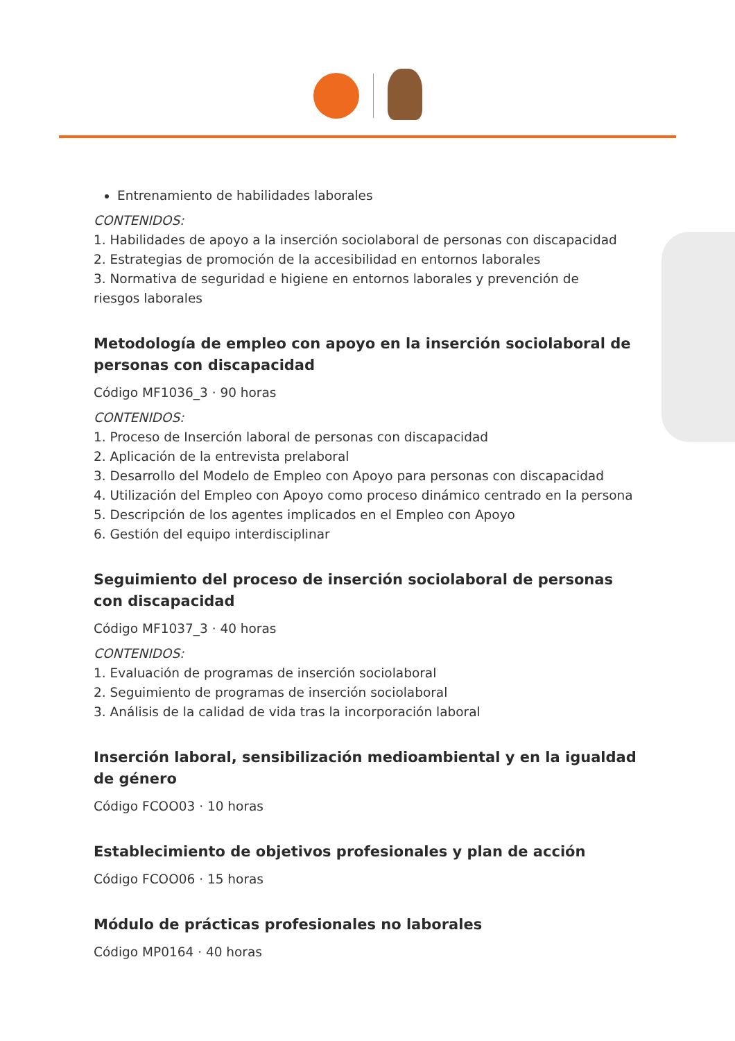Entrenamiento de habilidades laborales
CONTENIDOS:
1. Habilidades de apoyo a la inserción sociolaboral de personas con discapacidad
2. Estrategias de promoción de la accesibilidad en entornos laborales
3. Normativa de seguridad e higiene en entornos laborales y prevención de
riesgos laborales
Metodología de empleo con apoyo en la inserción sociolaboral de personas con discapacidad
Código MF1036_3 · 90 horas
CONTENIDOS:
1. Proceso de Inserción laboral de personas con discapacidad
2. Aplicación de la entrevista prelaboral
3. Desarrollo del Modelo de Empleo con Apoyo para personas con discapacidad
4. Utilización del Empleo con Apoyo como proceso dinámico centrado en la persona
5. Descripción de los agentes implicados en el Empleo con Apoyo
6. Gestión del equipo interdisciplinar
Seguimiento del proceso de inserción sociolaboral de personas
con discapacidad
Código MF1037_3 · 40 horas
CONTENIDOS:
1. Evaluación de programas de inserción sociolaboral
2. Seguimiento de programas de inserción sociolaboral
3. Análisis de la calidad de vida tras la incorporación laboral
Inserción laboral, sensibilización medioambiental y en la igualdad de género
Código FCOO03 · 10 horas
Establecimiento de objetivos profesionales y plan de acción
Código FCOO06 · 15 horas
Módulo de prácticas profesionales no laborales
Código MP0164 · 40 horas